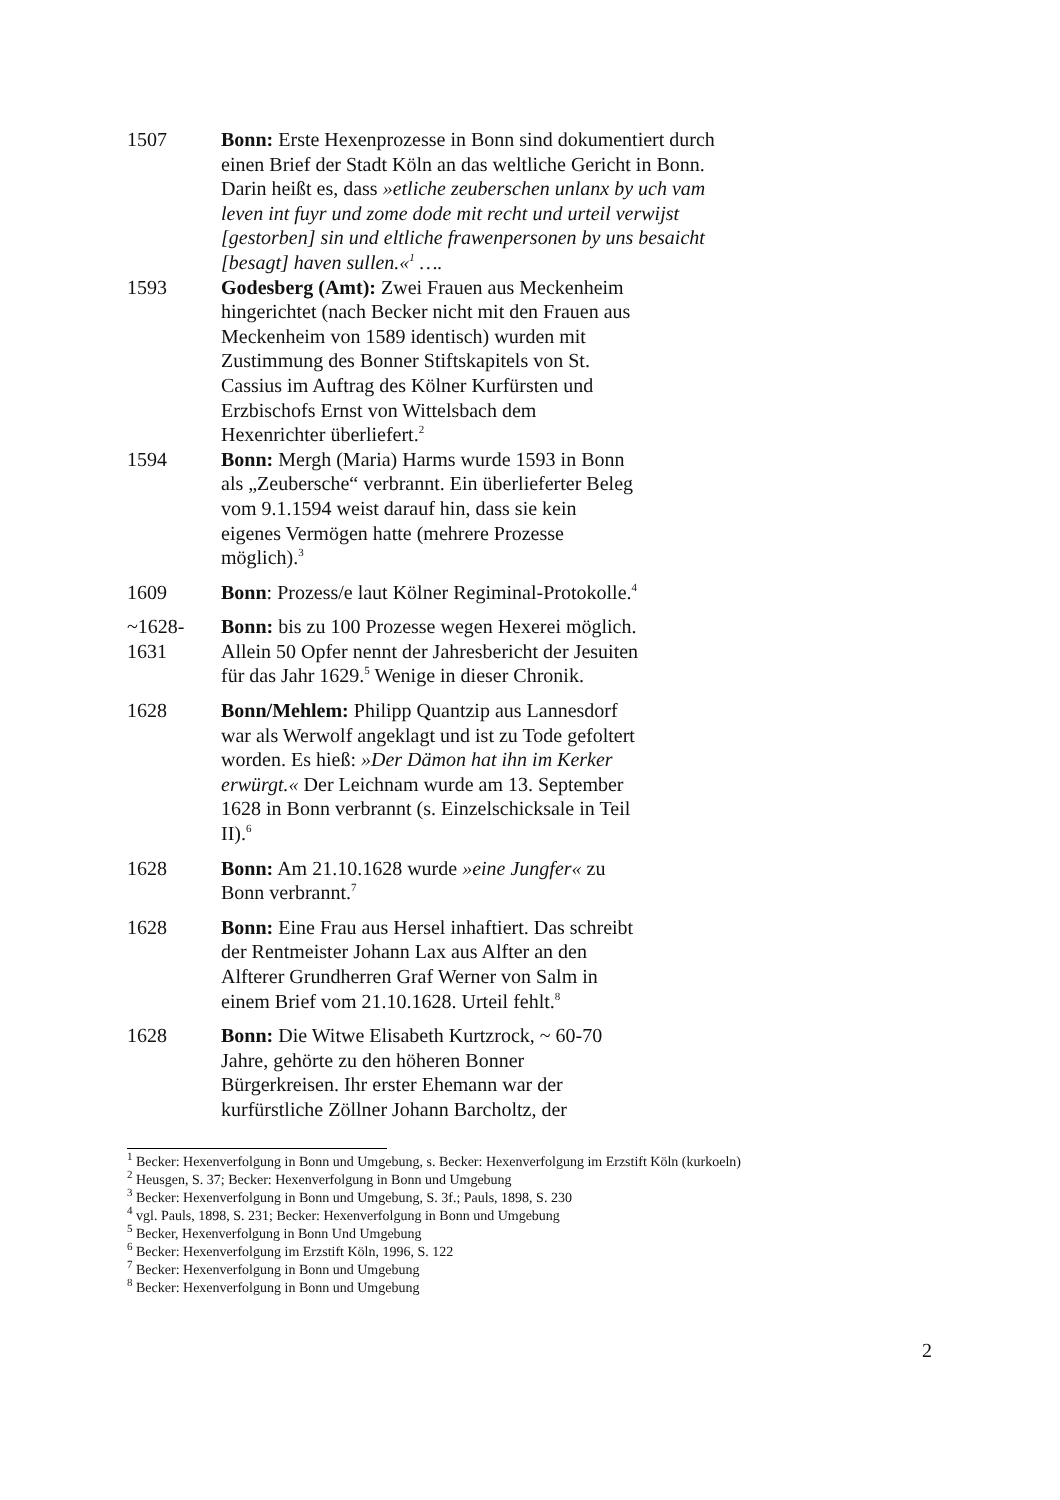1507 Bonn: Erste Hexenprozesse in Bonn sind dokumentiert durch einen Brief der Stadt Köln an das weltliche Gericht in Bonn. Darin heißt es, dass »etliche zeuberschen unlanx by uch vam leven int fuyr und zome dode mit recht und urteil verwijst [gestorben] sin und eltliche frawenpersonen by uns besaicht [besagt] haven sullen.«<sup>1</sup> ….
1593 Godesberg (Amt): Zwei Frauen aus Meckenheim hingerichtet (nach Becker nicht mit den Frauen aus Meckenheim von 1589 identisch) wurden mit Zustimmung des Bonner Stiftskapitels von St. Cassius im Auftrag des Kölner Kurfürsten und Erzbischofs Ernst von Wittelsbach dem Hexenrichter überliefert.<sup>2</sup>
1594 Bonn: Mergh (Maria) Harms wurde 1593 in Bonn als „Zeubersche“ verbrannt. Ein überlieferter Beleg vom 9.1.1594 weist darauf hin, dass sie kein eigenes Vermögen hatte (mehrere Prozesse möglich).<sup>3</sup>
1609 Bonn: Prozess/e laut Kölner Regiminal-Protokolle.<sup>4</sup>
~1628-
1631
Bonn: bis zu 100 Prozesse wegen Hexerei möglich. Allein 50 Opfer nennt der Jahresbericht der Jesuiten für das Jahr 1629.<sup>5</sup> Wenige in dieser Chronik.
1628 Bonn/Mehlem: Philipp Quantzip aus Lannesdorf war als Werwolf angeklagt und ist zu Tode gefoltert worden. Es hieß: »Der Dämon hat ihn im Kerker erwürgt.« Der Leichnam wurde am 13. September 1628 in Bonn verbrannt (s. Einzelschicksale in Teil II).<sup>6</sup>
1628 Bonn: Am 21.10.1628 wurde »eine Jungfer« zu Bonn verbrannt.<sup>7</sup>
1628 Bonn: Eine Frau aus Hersel inhaftiert. Das schreibt der Rentmeister Johann Lax aus Alfter an den Alfterer Grundherren Graf Werner von Salm in einem Brief vom 21.10.1628. Urteil fehlt.<sup>8</sup>
1628 Bonn: Die Witwe Elisabeth Kurtzrock, ~ 60-70 Jahre, gehörte zu den höheren Bonner Bürgerkreisen. Ihr erster Ehemann war der kurfürstliche Zöllner Johann Barcholtz, der
<sup>1</sup> Becker: Hexenverfolgung in Bonn und Umgebung, s. Becker: Hexenverfolgung im Erzstift Köln (kurkoeln)
<sup>2</sup> Heusgen, S. 37; Becker: Hexenverfolgung in Bonn und Umgebung
<sup>3</sup> Becker: Hexenverfolgung in Bonn und Umgebung, S. 3f.; Pauls, 1898, S. 230
<sup>4</sup> vgl. Pauls, 1898, S. 231; Becker: Hexenverfolgung in Bonn und Umgebung
<sup>5</sup> Becker, Hexenverfolgung in Bonn Und Umgebung
<sup>6</sup> Becker: Hexenverfolgung im Erzstift Köln, 1996, S. 122
<sup>7</sup> Becker: Hexenverfolgung in Bonn und Umgebung
<sup>8</sup> Becker: Hexenverfolgung in Bonn und Umgebung
2